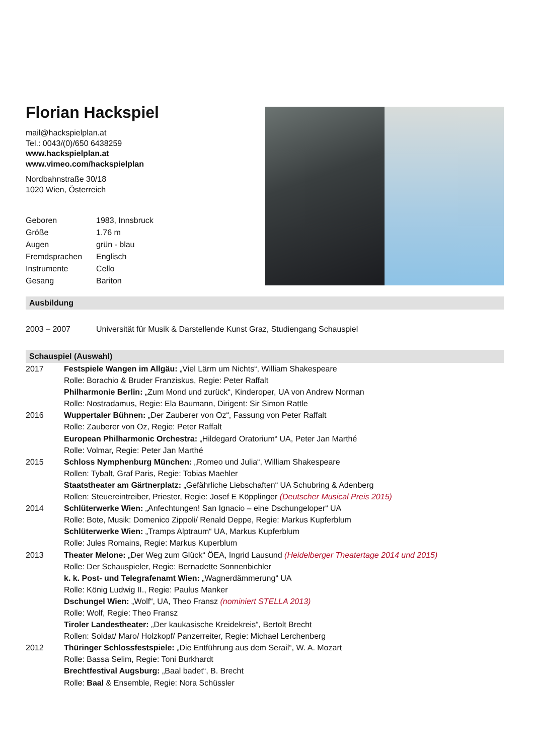Florian Hackspiel
mail@hackspielplan.at
Tel.: 0043/(0)/650 6438259
www.hackspielplan.at
www.vimeo.com/hackspielplan
Nordbahnstraße 30/18
1020 Wien, Österreich
| Geboren | 1983, Innsbruck |
| Größe | 1.76 m |
| Augen | grün - blau |
| Fremdsprachen | Englisch |
| Instrumente | Cello |
| Gesang | Bariton |
Ausbildung
2003 – 2007 Universität für Musik & Darstellende Kunst Graz, Studiengang Schauspiel
Schauspiel (Auswahl)
| 2017 | Festspiele Wangen im Allgäu: „Viel Lärm um Nichts“, William Shakespeare |
| | Rolle: Borachio & Bruder Franziskus, Regie: Peter Raffalt |
| | Philharmonie Berlin: „Zum Mond und zurück“, Kinderoper, UA von Andrew Norman |
| | Rolle: Nostradamus, Regie: Ela Baumann, Dirigent: Sir Simon Rattle |
| 2016 | Wuppertaler Bühnen: „Der Zauberer von Oz“, Fassung von Peter Raffalt |
| | Rolle: Zauberer von Oz, Regie: Peter Raffalt |
| | European Philharmonic Orchestra: „Hildegard Oratorium“ UA, Peter Jan Marthé |
| | Rolle: Volmar, Regie: Peter Jan Marthé |
| 2015 | Schloss Nymphenburg München: „Romeo und Julia“, William Shakespeare |
| | Rollen: Tybalt, Graf Paris, Regie: Tobias Maehler |
| | Staatstheater am Gärtnerplatz: „Gefährliche Liebschaften“ UA Schubring & Adenberg |
| | Rollen: Steuereintreiber, Priester, Regie: Josef E Köpplinger (Deutscher Musical Preis 2015) |
| 2014 | Schlüterwerke Wien: „Anfechtungen! San Ignacio – eine Dschungeloper“ UA |
| | Rolle: Bote, Musik: Domenico Zippoli/ Renald Deppe, Regie: Markus Kupferblum |
| | Schlüterwerke Wien: „Tramps Alptraum“ UA, Markus Kupferblum |
| | Rolle: Jules Romains, Regie: Markus Kuperblum |
| 2013 | Theater Melone: „Der Weg zum Glück“ ÖEA, Ingrid Lausund (Heidelberger Theatertage 2014 und 2015) |
| | Rolle: Der Schauspieler, Regie: Bernadette Sonnenbichler |
| | k. k. Post- und Telegrafenamt Wien: „Wagnerdämmerung“ UA |
| | Rolle: König Ludwig II., Regie: Paulus Manker |
| | Dschungel Wien: „Wolf“, UA, Theo Fransz (nominiert STELLA 2013) |
| | Rolle: Wolf, Regie: Theo Fransz |
| | Tiroler Landestheater: „Der kaukasische Kreidekreis“, Bertolt Brecht |
| | Rollen: Soldat/ Maro/ Holzkopf/ Panzerreiter, Regie: Michael Lerchenberg |
| 2012 | Thüringer Schlossfestspiele: „Die Entführung aus dem Serail“, W. A. Mozart |
| | Rolle: Bassa Selim, Regie: Toni Burkhardt |
| | Brechtfestival Augsburg: „Baal badet“, B. Brecht |
| | Rolle: Baal & Ensemble, Regie: Nora Schüssler |